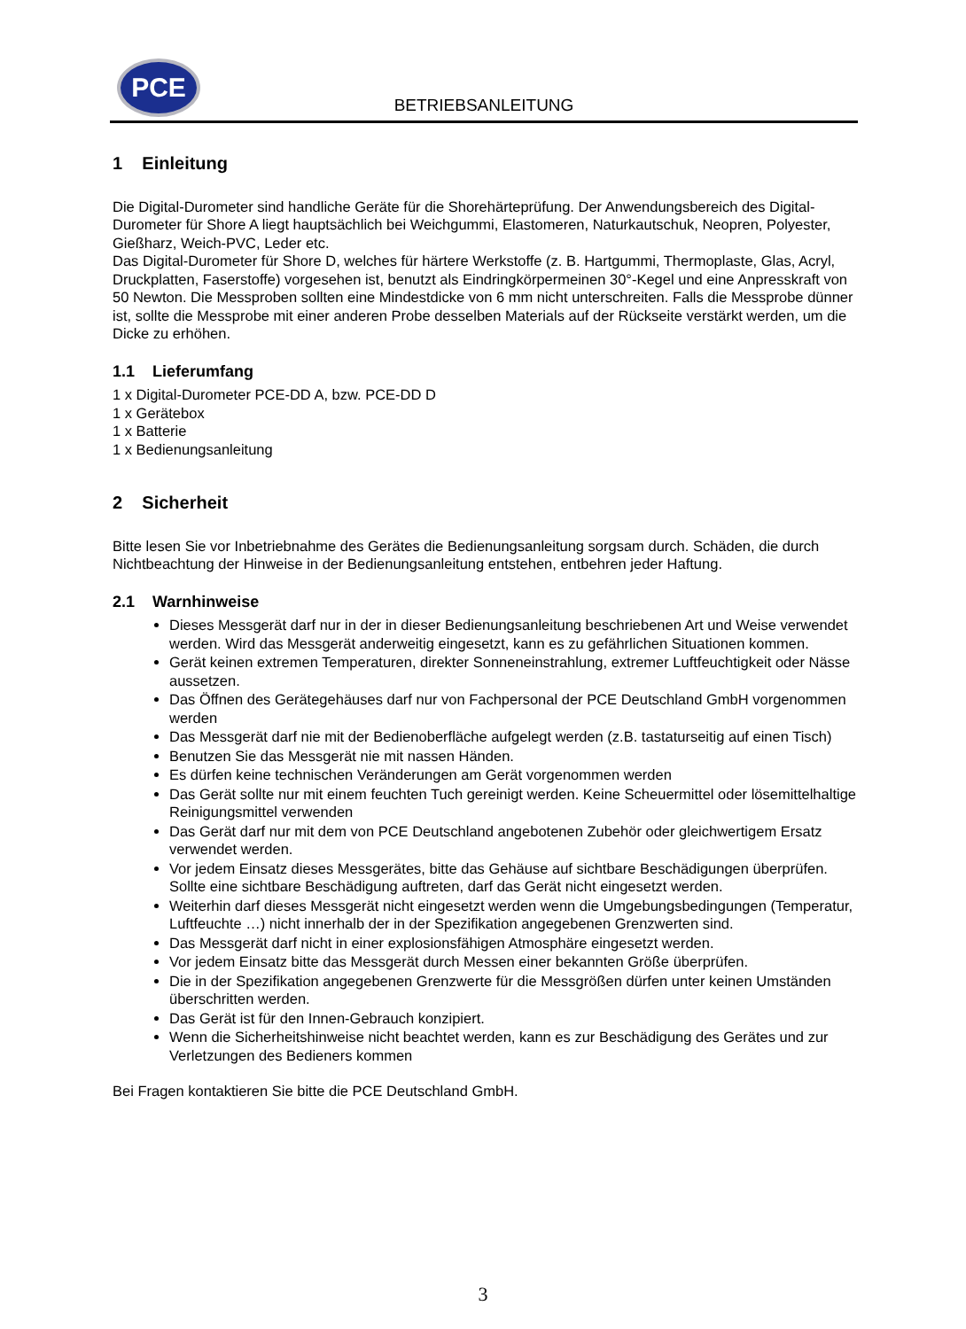PCE
BETRIEBSANLEITUNG
1 Einleitung
Die Digital-Durometer sind handliche Geräte für die Shorehärteprüfung. Der Anwendungsbereich des Digital-Durometer für Shore A liegt hauptsächlich bei Weichgummi, Elastomeren, Naturkautschuk, Neopren, Polyester, Gießharz, Weich-PVC, Leder etc.
Das Digital-Durometer für Shore D, welches für härtere Werkstoffe (z. B. Hartgummi, Thermoplaste, Glas, Acryl, Druckplatten, Faserstoffe) vorgesehen ist, benutzt als Eindringkörpermeinen 30°-Kegel und eine Anpresskraft von 50 Newton. Die Messproben sollten eine Mindestdicke von 6 mm nicht unterschreiten. Falls die Messprobe dünner ist, sollte die Messprobe mit einer anderen Probe desselben Materials auf der Rückseite verstärkt werden, um die Dicke zu erhöhen.
1.1 Lieferumfang
1 x Digital-Durometer PCE-DD A, bzw. PCE-DD D
1 x Gerätebox
1 x Batterie
1 x Bedienungsanleitung
2 Sicherheit
Bitte lesen Sie vor Inbetriebnahme des Gerätes die Bedienungsanleitung sorgsam durch. Schäden, die durch Nichtbeachtung der Hinweise in der Bedienungsanleitung entstehen, entbehren jeder Haftung.
2.1 Warnhinweise
Dieses Messgerät darf nur in der in dieser Bedienungsanleitung beschriebenen Art und Weise verwendet werden. Wird das Messgerät anderweitig eingesetzt, kann es zu gefährlichen Situationen kommen.
Gerät keinen extremen Temperaturen, direkter Sonneneinstrahlung, extremer Luftfeuchtigkeit oder Nässe aussetzen.
Das Öffnen des Gerätegehäuses darf nur von Fachpersonal der PCE Deutschland GmbH vorgenommen werden
Das Messgerät darf nie mit der Bedienoberfläche aufgelegt werden (z.B. tastaturseitig auf einen Tisch)
Benutzen Sie das Messgerät nie mit nassen Händen.
Es dürfen keine technischen Veränderungen am Gerät vorgenommen werden
Das Gerät sollte nur mit einem feuchten Tuch gereinigt werden. Keine Scheuermittel oder lösemittelhaltige Reinigungsmittel verwenden
Das Gerät darf nur mit dem von PCE Deutschland angebotenen Zubehör oder gleichwertigem Ersatz verwendet werden.
Vor jedem Einsatz dieses Messgerätes, bitte das Gehäuse auf sichtbare Beschädigungen überprüfen. Sollte eine sichtbare Beschädigung auftreten, darf das Gerät nicht eingesetzt werden.
Weiterhin darf dieses Messgerät nicht eingesetzt werden wenn die Umgebungsbedingungen (Temperatur, Luftfeuchte …) nicht innerhalb der in der Spezifikation angegebenen Grenzwerten sind.
Das Messgerät darf nicht in einer explosionsfähigen Atmosphäre eingesetzt werden.
Vor jedem Einsatz bitte das Messgerät durch Messen einer bekannten Größe überprüfen.
Die in der Spezifikation angegebenen Grenzwerte für die Messgrößen dürfen unter keinen Umständen überschritten werden.
Das Gerät ist für den Innen-Gebrauch konzipiert.
Wenn die Sicherheitshinweise nicht beachtet werden, kann es zur Beschädigung des Gerätes und zur Verletzungen des Bedieners kommen
Bei Fragen kontaktieren Sie bitte die PCE Deutschland GmbH.
3